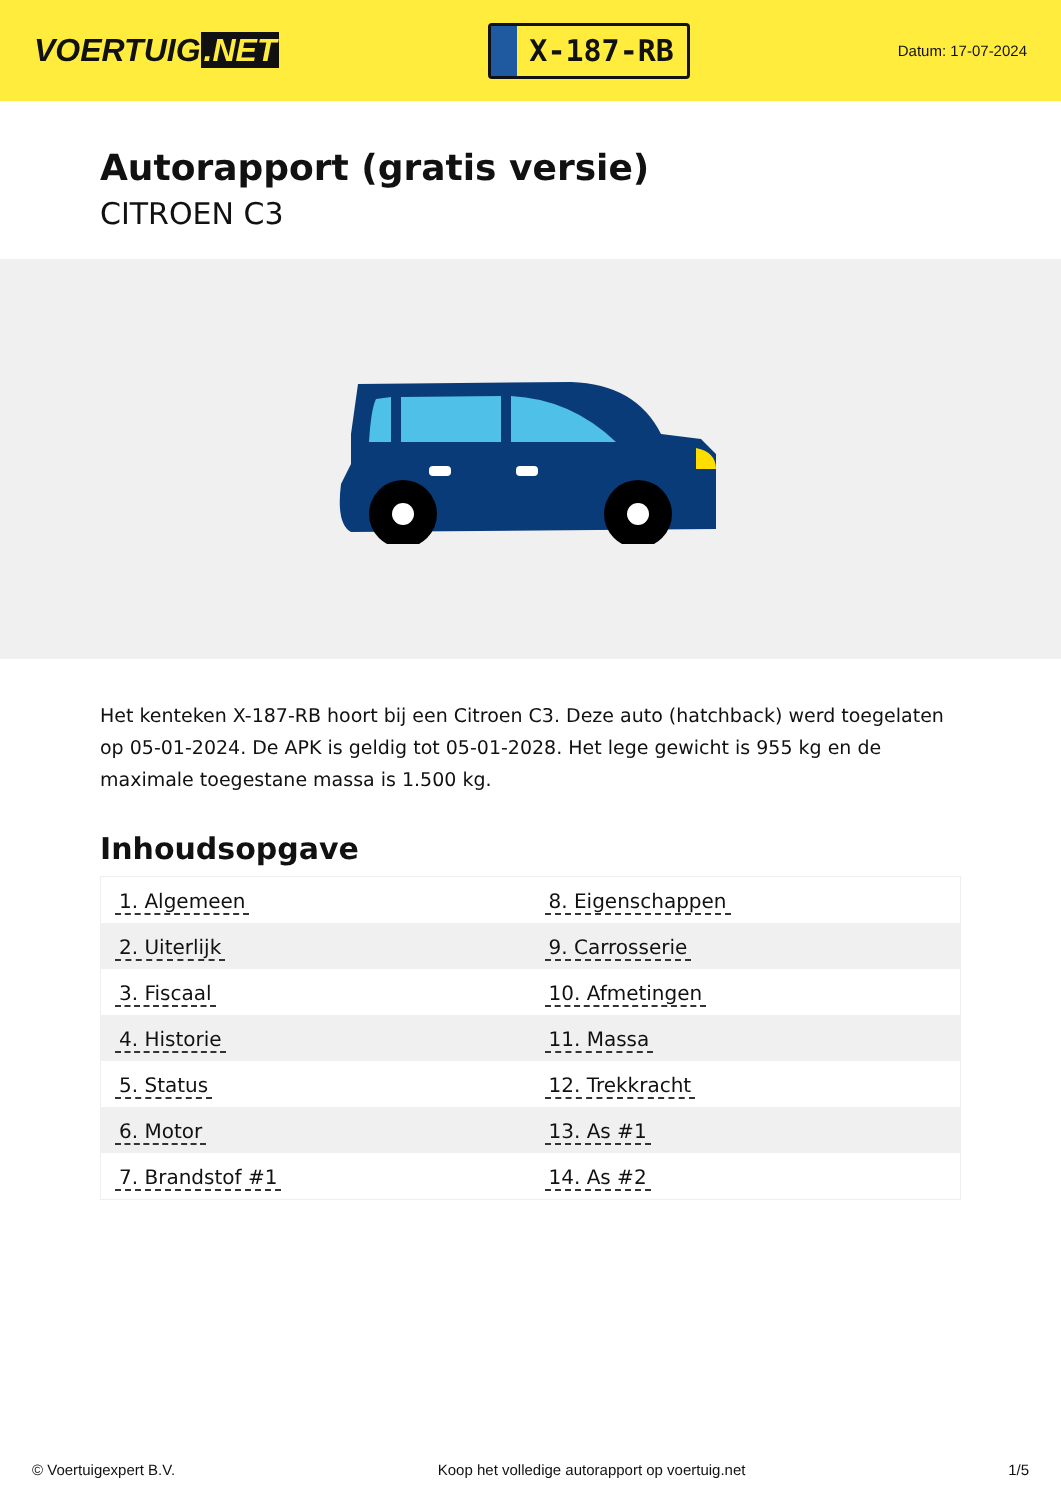VOERTUIG.NET
X-187-RB
Datum: 17-07-2024
Autorapport (gratis versie)
CITROEN C3
Het kenteken X-187-RB hoort bij een Citroen C3. Deze auto (hatchback) werd toegelaten op 05-01-2024. De APK is geldig tot 05-01-2028. Het lege gewicht is 955 kg en de maximale toegestane massa is 1.500 kg.
Inhoudsopgave
| 1. Algemeen | 8. Eigenschappen |
| 2. Uiterlijk | 9. Carrosserie |
| 3. Fiscaal | 10. Afmetingen |
| 4. Historie | 11. Massa |
| 5. Status | 12. Trekkracht |
| 6. Motor | 13. As #1 |
| 7. Brandstof #1 | 14. As #2 |
© Voertuigexpert B.V. Koop het volledige autorapport op voertuig.net 1/5